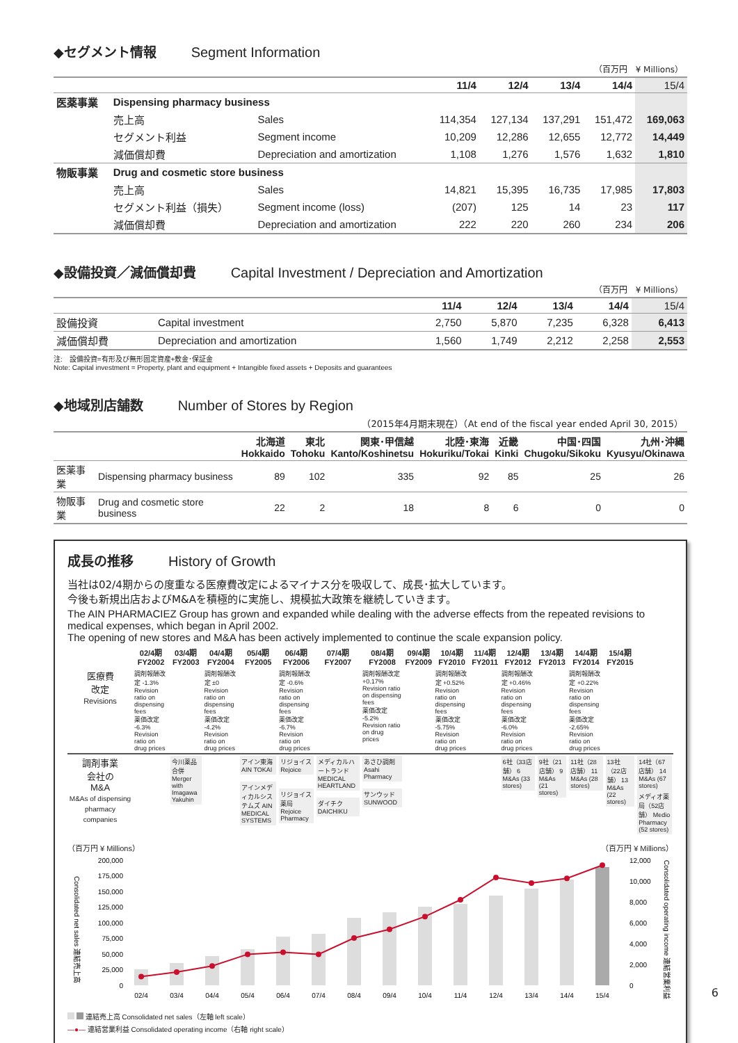◆セグメント情報 Segment Information
（百万円　¥ Millions）
| | | | 11/4 | 12/4 | 13/4 | 14/4 | 15/4 |
| --- | --- | --- | --- | --- | --- | --- | --- |
| 医薬事業 | Dispensing pharmacy business | | | | | | |
| | 売上高 | Sales | 114,354 | 127,134 | 137,291 | 151,472 | 169,063 |
| | セグメント利益 | Segment income | 10,209 | 12,286 | 12,655 | 12,772 | 14,449 |
| | 減価償却費 | Depreciation and amortization | 1,108 | 1,276 | 1,576 | 1,632 | 1,810 |
| 物販事業 | Drug and cosmetic store business | | | | | | |
| | 売上高 | Sales | 14,821 | 15,395 | 16,735 | 17,985 | 17,803 |
| | セグメント利益（損失） | Segment income (loss) | (207) | 125 | 14 | 23 | 117 |
| | 減価償却費 | Depreciation and amortization | 222 | 220 | 260 | 234 | 206 |
◆設備投資／減価償却費 Capital Investment / Depreciation and Amortization
（百万円　¥ Millions）
| | | 11/4 | 12/4 | 13/4 | 14/4 | 15/4 |
| --- | --- | --- | --- | --- | --- | --- |
| 設備投資 | Capital investment | 2,750 | 5,870 | 7,235 | 6,328 | 6,413 |
| 減価償却費 | Depreciation and amortization | 1,560 | 1,749 | 2,212 | 2,258 | 2,553 |
注:　設備投資=有形及び無形固定資産+敷金･保証金
Note: Capital investment = Property, plant and equipment + Intangible fixed assets + Deposits and guarantees
◆地域別店舗数 Number of Stores by Region
（2015年4月期末現在）（At end of the fiscal year ended April 30, 2015）
| | | 北海道 Hokkaido | 東北 Tohoku | 関東･甲信越 Kanto/Koshinetsu | 北陸･東海 Hokuriku/Tokai | 近畿 Kinki | 中国･四国 Chugoku/Sikoku | 九州･沖縄 Kyusyu/Okinawa |
| --- | --- | --- | --- | --- | --- | --- | --- | --- |
| 医薬事業 | Dispensing pharmacy business | 89 | 102 | 335 | 92 | 85 | 25 | 26 |
| 物販事業 | Drug and cosmetic store business | 22 | 2 | 18 | 8 | 6 | 0 | 0 |
成長の推移 History of Growth
当社は02/4期からの度重なる医療費改定によるマイナス分を吸収して、成長･拡大しています。
今後も新規出店およびM&Aを積極的に実施し、規模拡大政策を継続していきます。
The AIN PHARMACIEZ Group has grown and expanded while dealing with the adverse effects from the repeated revisions to medical expenses, which began in April 2002.
The opening of new stores and M&A has been actively implemented to continue the scale expansion policy.
| | 02/4期 FY2002 | 03/4期 FY2003 | 04/4期 FY2004 | 05/4期 FY2005 | 06/4期 FY2006 | 07/4期 FY2007 | 08/4期 FY2008 | 09/4期 FY2009 | 10/4期 FY2010 | 11/4期 FY2011 | 12/4期 FY2012 | 13/4期 FY2013 | 14/4期 FY2014 | 15/4期 FY2015 | |
| 医療費 改定 Revisions | 調剤報酬改定 -1.3% Revision ratio on dispensing fees 薬価改定 -6.3% Revision ratio on drug prices | | 調剤報酬改定 ±0 Revision ratio on dispensing fees 薬価改定 -4.2% Revision ratio on drug prices | | 調剤報酬改定 -0.6% Revision ratio on dispensing fees 薬価改定 -6.7% Revision ratio on drug prices | | 調剤報酬改定 +0.17% Revision ratio on dispensing fees 薬価改定 -5.2% Revision ratio on drug prices | | 調剤報酬改定 +0.52% Revision ratio on dispensing fees 薬価改定 -5.75% Revision ratio on drug prices | | 調剤報酬改定 +0.46% Revision ratio on dispensing fees 薬価改定 -6.0% Revision ratio on drug prices | | 調剤報酬改定 +0.22% Revision ratio on dispensing fees 薬価改定 -2.65% Revision ratio on drug prices | | |
| 調剤事業 会社の M&A M&As of dispensing pharmacy companies | | 今川薬品合併 Merger with Imagawa Yakuhin | | アイン東海 AIN TOKAI アインメディカルシステムズ AIN MEDICAL SYSTEMS | リジョイス Rejoice リジョイス薬局 Rejoice Pharmacy | メディカルハートランド MEDICAL HEARTLAND ダイチク DAICHIKU | あさひ調剤 Asahi Pharmacy サンウッド SUNWOOD | | | | 6社（33店舗） 6 M&As (33 stores) | 9社（21店舗） 9 M&As (21 stores) | 11社（28店舗） 11 M&As (28 stores) | 13社（22店舗） 13 M&As (22 stores) | 14社（67店舗） 14 M&As (67 stores) メディオ薬局（52店舗） Medio Pharmacy (52 stores) |
（百万円 ¥ Millions） （百万円 ¥ Millions）
Consolidated net sales 連結売上高
200,000
175,000
150,000
125,000
100,000
75,000
50,000
25,000
0
02/4
03/4
04/4
05/4
06/4
07/4
08/4
09/4
10/4
11/4
12/4
13/4
14/4
15/4
12,000
10,000
8,000
6,000
4,000
2,000
0
Consolidated operating income 連結営業利益
連結売上高 Consolidated net sales（左軸 left scale）
—●— 連結営業利益 Consolidated operating income（右軸 right scale）
6